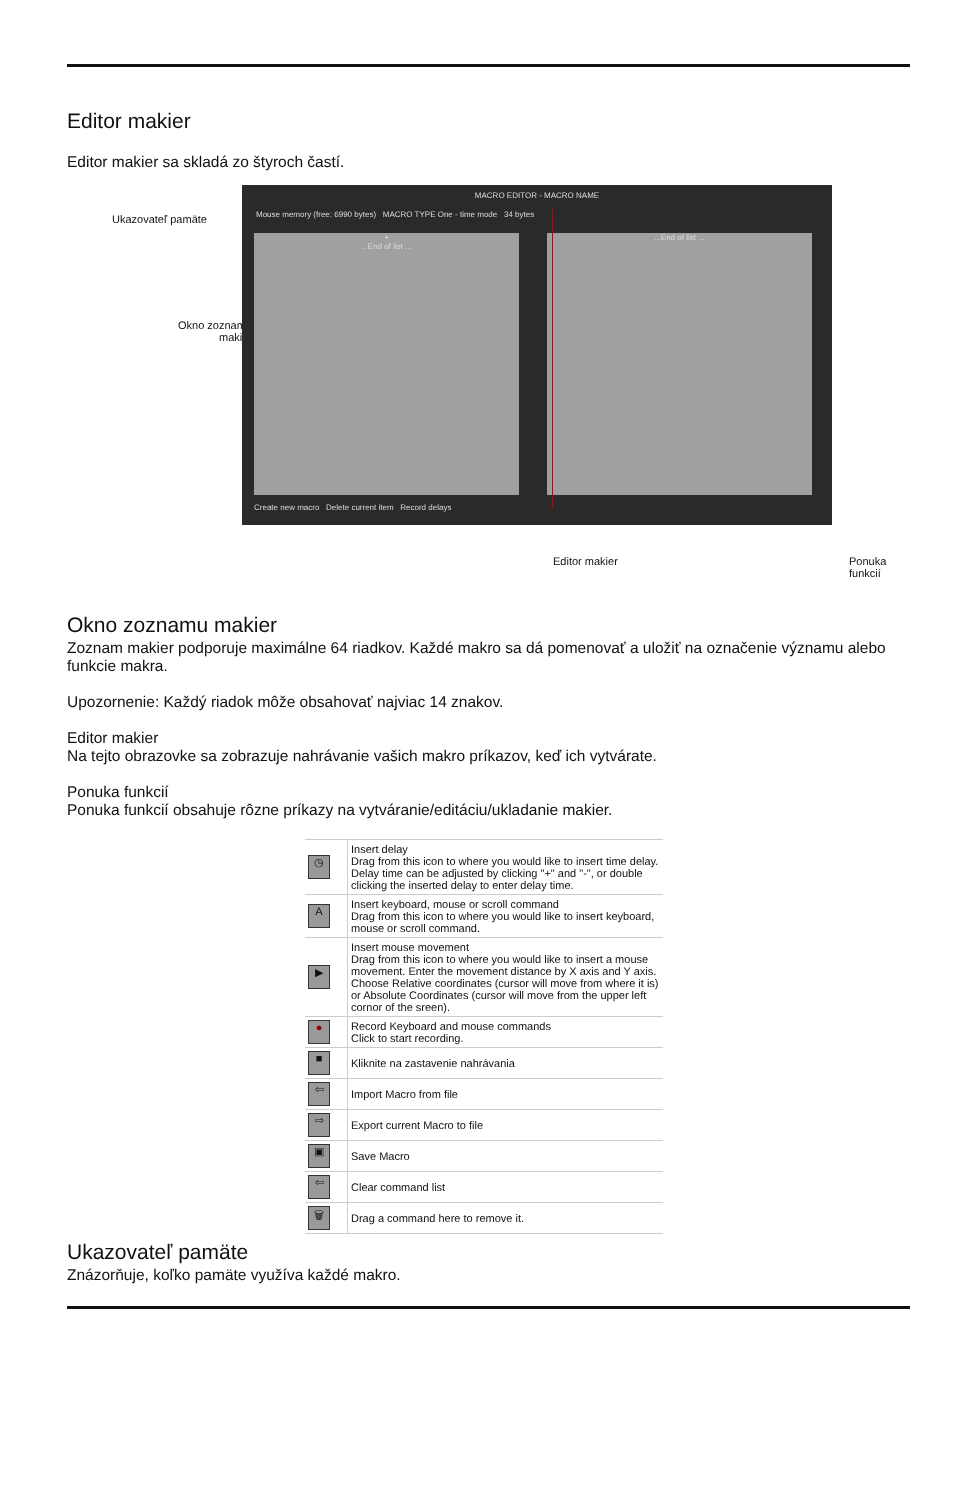Editor makier
Editor makier sa skladá zo štyroch častí.
Ukazovateľ pamäte
Okno zoznamu
makier
MACRO EDITOR - MACRO NAME
Mouse memory (free: 6990 bytes) MACRO TYPE One - time mode 34 bytes
+
...End of list ...
...End of list ...
Create new macro Delete current item Record delays
Editor makier Ponuka funkcií
Okno zoznamu makier
Zoznam makier podporuje maximálne 64 riadkov. Každé makro sa dá pomenovať a uložiť na označenie významu alebo funkcie makra.
Upozornenie: Každý riadok môže obsahovať najviac 14 znakov.
Editor makier
Na tejto obrazovke sa zobrazuje nahrávanie vašich makro príkazov, keď ich vytvárate.
Ponuka funkcií
Ponuka funkcií obsahuje rôzne príkazy na vytváranie/editáciu/ukladanie makier.
| ◷ | Insert delay Drag from this icon to where you would like to insert time delay. Delay time can be adjusted by clicking "+" and "-", or double clicking the inserted delay to enter delay time. |
| A | Insert keyboard, mouse or scroll command Drag from this icon to where you would like to insert keyboard, mouse or scroll command. |
| ▶ | Insert mouse movement Drag from this icon to where you would like to insert a mouse movement. Enter the movement distance by X axis and Y axis. Choose Relative coordinates (cursor will move from where it is) or Absolute Coordinates (cursor will move from the upper left cornor of the sreen). |
| ● | Record Keyboard and mouse commands Click to start recording. |
| ■ | Kliknite na zastavenie nahrávania |
| ⇦ | Import Macro from file |
| ⇨ | Export current Macro to file |
| ▣ | Save Macro |
| ⇦ | Clear command list |
| 🗑 | Drag a command here to remove it. |
Ukazovateľ pamäte
Znázorňuje, koľko pamäte využíva každé makro.